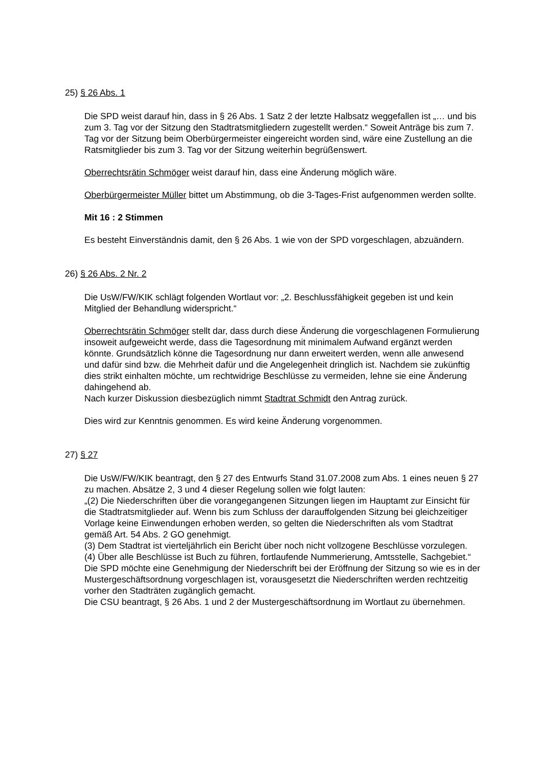25) § 26 Abs. 1
Die SPD weist darauf hin, dass in § 26 Abs. 1 Satz 2 der letzte Halbsatz weggefallen ist „… und bis zum 3. Tag vor der Sitzung den Stadtratsmitgliedern zugestellt werden.“ Soweit Anträge bis zum 7. Tag vor der Sitzung beim Oberbürgermeister eingereicht worden sind, wäre eine Zustellung an die Ratsmitglieder bis zum 3. Tag vor der Sitzung weiterhin begrüßenswert.
Oberrechtsrätin Schmöger weist darauf hin, dass eine Änderung möglich wäre.
Oberbürgermeister Müller bittet um Abstimmung, ob die 3-Tages-Frist aufgenommen werden sollte.
Mit 16 : 2 Stimmen
Es besteht Einverständnis damit, den § 26 Abs. 1 wie von der SPD vorgeschlagen, abzuändern.
26) § 26 Abs. 2 Nr. 2
Die UsW/FW/KIK schlägt folgenden Wortlaut vor: „2. Beschlussfähigkeit gegeben ist und kein Mitglied der Behandlung widerspricht.“
Oberrechtsrätin Schmöger stellt dar, dass durch diese Änderung die vorgeschlagenen Formulierung insoweit aufgeweicht werde, dass die Tagesordnung mit minimalem Aufwand ergänzt werden könnte. Grundsätzlich könne die Tagesordnung nur dann erweitert werden, wenn alle anwesend und dafür sind bzw. die Mehrheit dafür und die Angelegenheit dringlich ist. Nachdem sie zukünftig dies strikt einhalten möchte, um rechtwidrige Beschlüsse zu vermeiden, lehne sie eine Änderung dahingehend ab.
Nach kurzer Diskussion diesbezüglich nimmt Stadtrat Schmidt den Antrag zurück.
Dies wird zur Kenntnis genommen. Es wird keine Änderung vorgenommen.
27) § 27
Die UsW/FW/KIK beantragt, den § 27 des Entwurfs Stand 31.07.2008 zum Abs. 1 eines neuen § 27 zu machen. Absätze 2, 3 und 4 dieser Regelung sollen wie folgt lauten:
„(2) Die Niederschriften über die vorangegangenen Sitzungen liegen im Hauptamt zur Einsicht für die Stadtratsmitglieder auf. Wenn bis zum Schluss der darauffolgenden Sitzung bei gleichzeitiger Vorlage keine Einwendungen erhoben werden, so gelten die Niederschriften als vom Stadtrat gemäß Art. 54 Abs. 2 GO genehmigt.
(3) Dem Stadtrat ist vierteljährlich ein Bericht über noch nicht vollzogene Beschlüsse vorzulegen.
(4) Über alle Beschlüsse ist Buch zu führen, fortlaufende Nummerierung, Amtsstelle, Sachgebiet.“
Die SPD möchte eine Genehmigung der Niederschrift bei der Eröffnung der Sitzung so wie es in der Mustergeschäftsordnung vorgeschlagen ist, vorausgesetzt die Niederschriften werden rechtzeitig vorher den Stadträten zugänglich gemacht.
Die CSU beantragt, § 26 Abs. 1 und 2 der Mustergeschäftsordnung im Wortlaut zu übernehmen.